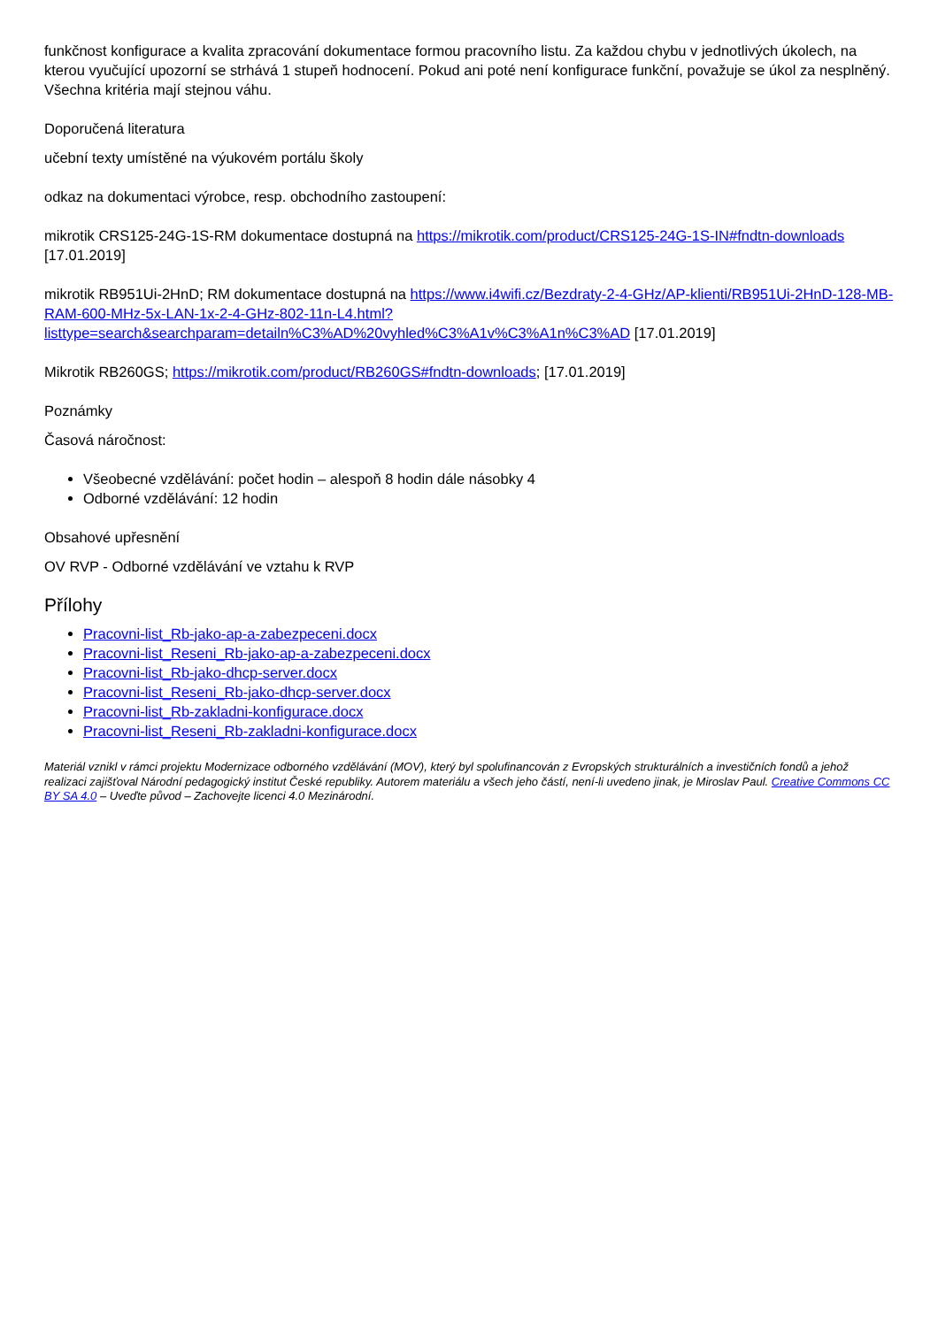funkčnost konfigurace a kvalita zpracování dokumentace formou pracovního listu. Za každou chybu v jednotlivých úkolech, na kterou vyučující upozorní se strhává 1 stupeň hodnocení. Pokud ani poté není konfigurace funkční, považuje se úkol za nesplněný. Všechna kritéria mají stejnou váhu.
Doporučená literatura
učební texty umístěné na výukovém portálu školy
odkaz na dokumentaci výrobce, resp. obchodního zastoupení:
mikrotik CRS125-24G-1S-RM dokumentace dostupná na https://mikrotik.com/product/CRS125-24G-1S-IN#fndtn-downloads [17.01.2019]
mikrotik RB951Ui-2HnD; RM dokumentace dostupná na https://www.i4wifi.cz/Bezdraty-2-4-GHz/AP-klienti/RB951Ui-2HnD-128-MB-RAM-600-MHz-5x-LAN-1x-2-4-GHz-802-11n-L4.html? listtype=search&searchparam=detailn%C3%AD%20vyhled%C3%A1v%C3%A1n%C3%AD [17.01.2019]
Mikrotik RB260GS; https://mikrotik.com/product/RB260GS#fndtn-downloads; [17.01.2019]
Poznámky
Časová náročnost:
Všeobecné vzdělávání: počet hodin – alespoň 8 hodin dále násobky 4
Odborné vzdělávání: 12 hodin
Obsahové upřesnění
OV RVP - Odborné vzdělávání ve vztahu k RVP
Přílohy
Pracovni-list_Rb-jako-ap-a-zabezpeceni.docx
Pracovni-list_Reseni_Rb-jako-ap-a-zabezpeceni.docx
Pracovni-list_Rb-jako-dhcp-server.docx
Pracovni-list_Reseni_Rb-jako-dhcp-server.docx
Pracovni-list_Rb-zakladni-konfigurace.docx
Pracovni-list_Reseni_Rb-zakladni-konfigurace.docx
Materiál vznikl v rámci projektu Modernizace odborného vzdělávání (MOV), který byl spolufinancován z Evropských strukturálních a investičních fondů a jehož realizaci zajišťoval Národní pedagogický institut České republiky. Autorem materiálu a všech jeho částí, není-li uvedeno jinak, je Miroslav Paul. Creative Commons CC BY SA 4.0 – Uveďte původ – Zachovejte licenci 4.0 Mezinárodní.